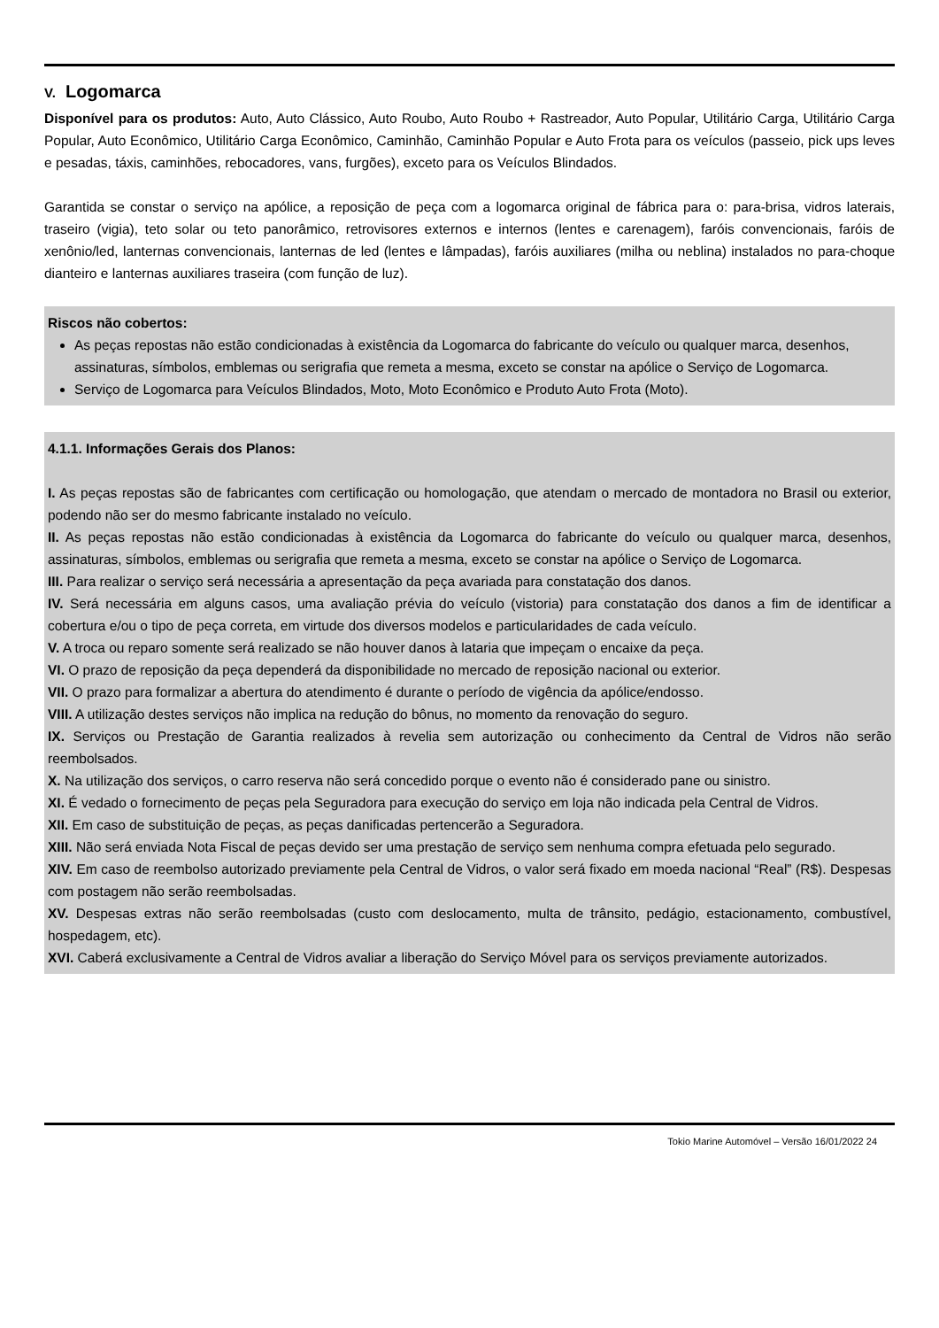V. Logomarca
Disponível para os produtos: Auto, Auto Clássico, Auto Roubo, Auto Roubo + Rastreador, Auto Popular, Utilitário Carga, Utilitário Carga Popular, Auto Econômico, Utilitário Carga Econômico, Caminhão, Caminhão Popular e Auto Frota para os veículos (passeio, pick ups leves e pesadas, táxis, caminhões, rebocadores, vans, furgões), exceto para os Veículos Blindados.
Garantida se constar o serviço na apólice, a reposição de peça com a logomarca original de fábrica para o: para-brisa, vidros laterais, traseiro (vigia), teto solar ou teto panorâmico, retrovisores externos e internos (lentes e carenagem), faróis convencionais, faróis de xenônio/led, lanternas convencionais, lanternas de led (lentes e lâmpadas), faróis auxiliares (milha ou neblina) instalados no para-choque dianteiro e lanternas auxiliares traseira (com função de luz).
Riscos não cobertos:
As peças repostas não estão condicionadas à existência da Logomarca do fabricante do veículo ou qualquer marca, desenhos, assinaturas, símbolos, emblemas ou serigrafia que remeta a mesma, exceto se constar na apólice o Serviço de Logomarca.
Serviço de Logomarca para Veículos Blindados, Moto, Moto Econômico e Produto Auto Frota (Moto).
4.1.1. Informações Gerais dos Planos:
I. As peças repostas são de fabricantes com certificação ou homologação, que atendam o mercado de montadora no Brasil ou exterior, podendo não ser do mesmo fabricante instalado no veículo.
II. As peças repostas não estão condicionadas à existência da Logomarca do fabricante do veículo ou qualquer marca, desenhos, assinaturas, símbolos, emblemas ou serigrafia que remeta a mesma, exceto se constar na apólice o Serviço de Logomarca.
III. Para realizar o serviço será necessária a apresentação da peça avariada para constatação dos danos.
IV. Será necessária em alguns casos, uma avaliação prévia do veículo (vistoria) para constatação dos danos a fim de identificar a cobertura e/ou o tipo de peça correta, em virtude dos diversos modelos e particularidades de cada veículo.
V. A troca ou reparo somente será realizado se não houver danos à lataria que impeçam o encaixe da peça.
VI. O prazo de reposição da peça dependerá da disponibilidade no mercado de reposição nacional ou exterior.
VII. O prazo para formalizar a abertura do atendimento é durante o período de vigência da apólice/endosso.
VIII. A utilização destes serviços não implica na redução do bônus, no momento da renovação do seguro.
IX. Serviços ou Prestação de Garantia realizados à revelia sem autorização ou conhecimento da Central de Vidros não serão reembolsados.
X. Na utilização dos serviços, o carro reserva não será concedido porque o evento não é considerado pane ou sinistro.
XI. É vedado o fornecimento de peças pela Seguradora para execução do serviço em loja não indicada pela Central de Vidros.
XII. Em caso de substituição de peças, as peças danificadas pertencerão a Seguradora.
XIII. Não será enviada Nota Fiscal de peças devido ser uma prestação de serviço sem nenhuma compra efetuada pelo segurado.
XIV. Em caso de reembolso autorizado previamente pela Central de Vidros, o valor será fixado em moeda nacional “Real” (R$). Despesas com postagem não serão reembolsadas.
XV. Despesas extras não serão reembolsadas (custo com deslocamento, multa de trânsito, pedágio, estacionamento, combustível, hospedagem, etc).
XVI. Caberá exclusivamente a Central de Vidros avaliar a liberação do Serviço Móvel para os serviços previamente autorizados.
Tokio Marine Automóvel – Versão 16/01/2022 24